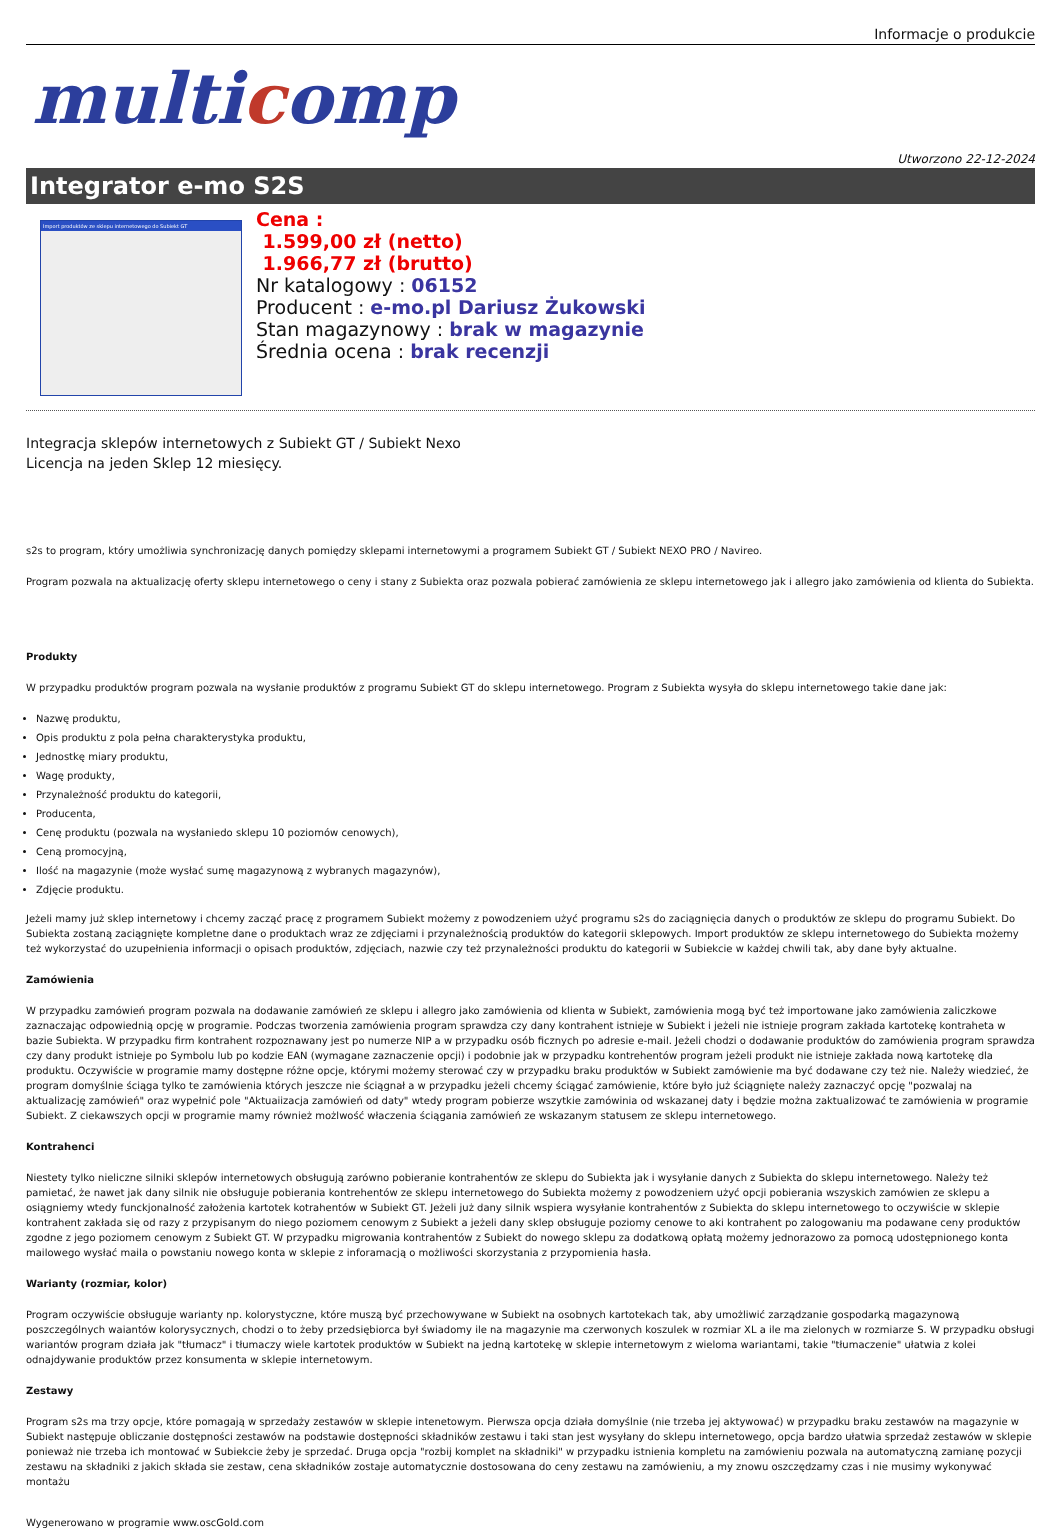Informacje o produkcie
multicomp
Utworzono 22-12-2024
Integrator e-mo S2S
Import produktów ze sklepu internetowego do Subiekt GT
Cena :
1.599,00 zł (netto)
1.966,77 zł (brutto)
Nr katalogowy : 06152
Producent : e-mo.pl Dariusz Żukowski
Stan magazynowy : brak w magazynie
Średnia ocena : brak recenzji
Integracja sklepów internetowych z Subiekt GT / Subiekt Nexo
Licencja na jeden Sklep 12 miesięcy.
s2s to program, który umożliwia synchronizację danych pomiędzy sklepami internetowymi a programem Subiekt GT / Subiekt NEXO PRO / Navireo.
Program pozwala na aktualizację oferty sklepu internetowego o ceny i stany z Subiekta oraz pozwala pobierać zamówienia ze sklepu internetowego jak i allegro jako zamówienia od klienta do Subiekta.
Produkty
W przypadku produktów program pozwala na wysłanie produktów z programu Subiekt GT do sklepu internetowego. Program z Subiekta wysyła do sklepu internetowego takie dane jak:
Nazwę produktu,
Opis produktu z pola pełna charakterystyka produktu,
Jednostkę miary produktu,
Wagę produkty,
Przynależność produktu do kategorii,
Producenta,
Cenę produktu (pozwala na wysłaniedo sklepu 10 poziomów cenowych),
Ceną promocyjną,
Ilość na magazynie (może wysłać sumę magazynową z wybranych magazynów),
Zdjęcie produktu.
Jeżeli mamy już sklep internetowy i chcemy zacząć pracę z programem Subiekt możemy z powodzeniem użyć programu s2s do zaciągnięcia danych o produktów ze sklepu do programu Subiekt. Do Subiekta zostaną zaciągnięte kompletne dane o produktach wraz ze zdjęciami i przynależnością produktów do kategorii sklepowych. Import produktów ze sklepu internetowego do Subiekta możemy też wykorzystać do uzupełnienia informacji o opisach produktów, zdjęciach, nazwie czy też przynależności produktu do kategorii w Subiekcie w każdej chwili tak, aby dane były aktualne.
Zamówienia
W przypadku zamówień program pozwala na dodawanie zamówień ze sklepu i allegro jako zamówienia od klienta w Subiekt, zamówienia mogą być też importowane jako zamówienia zaliczkowe zaznaczając odpowiednią opcję w programie. Podczas tworzenia zamówienia program sprawdza czy dany kontrahent istnieje w Subiekt i jeżeli nie istnieje program zakłada kartotekę kontraheta w bazie Subiekta. W przypadku firm kontrahent rozpoznawany jest po numerze NIP a w przypadku osób ficznych po adresie e-mail. Jeżeli chodzi o dodawanie produktów do zamówienia program sprawdza czy dany produkt istnieje po Symbolu lub po kodzie EAN (wymagane zaznaczenie opcji) i podobnie jak w przypadku kontrehentów program jeżeli produkt nie istnieje zakłada nową kartotekę dla produktu. Oczywiście w programie mamy dostępne różne opcje, którymi możemy sterować czy w przypadku braku produktów w Subiekt zamówienie ma być dodawane czy też nie. Należy wiedzieć, że program domyślnie ściąga tylko te zamówienia których jeszcze nie ściągnał a w przypadku jeżeli chcemy ściągać zamówienie, które było już ściągnięte należy zaznaczyć opcję "pozwalaj na aktualizację zamówień" oraz wypełnić pole "Aktuaiizacja zamówień od daty" wtedy program pobierze wszytkie zamówinia od wskazanej daty i będzie można zaktualizować te zamówienia w programie Subiekt. Z ciekawszych opcji w programie mamy również możlwość właczenia ściągania zamówień ze wskazanym statusem ze sklepu internetowego.
Kontrahenci
Niestety tylko nieliczne silniki sklepów internetowych obsługują zarówno pobieranie kontrahentów ze sklepu do Subiekta jak i wysyłanie danych z Subiekta do sklepu internetowego. Należy też pamietać, że nawet jak dany silnik nie obsługuje pobierania kontrehentów ze sklepu internetowego do Subiekta możemy z powodzeniem użyć opcji pobierania wszyskich zamówien ze sklepu a osiągniemy wtedy funckjonalność założenia kartotek kotrahentów w Subiekt GT. Jeżeli już dany silnik wspiera wysyłanie kontrahentów z Subiekta do sklepu internetowego to oczywiście w sklepie kontrahent zakłada się od razy z przypisanym do niego poziomem cenowym z Subiekt a jeżeli dany sklep obsługuje poziomy cenowe to aki kontrahent po zalogowaniu ma podawane ceny produktów zgodne z jego poziomem cenowym z Subiekt GT. W przypadku migrowania kontrahentów z Subiekt do nowego sklepu za dodatkową opłatą możemy jednorazowo za pomocą udostępnionego konta mailowego wysłać maila o powstaniu nowego konta w sklepie z inforamacją o możliwości skorzystania z przypomienia hasła.
Warianty (rozmiar, kolor)
Program oczywiście obsługuje warianty np. kolorystyczne, które muszą być przechowywane w Subiekt na osobnych kartotekach tak, aby umożliwić zarządzanie gospodarką magazynową poszczególnych waiantów kolorysycznych, chodzi o to żeby przedsiębiorca był świadomy ile na magazynie ma czerwonych koszulek w rozmiar XL a ile ma zielonych w rozmiarze S. W przypadku obsługi wariantów program działa jak "tłumacz" i tłumaczy wiele kartotek produktów w Subiekt na jedną kartotekę w sklepie internetowym z wieloma wariantami, takie "tłumaczenie" ułatwia z kolei odnajdywanie produktów przez konsumenta w sklepie internetowym.
Zestawy
Program s2s ma trzy opcje, które pomagają w sprzedaży zestawów w sklepie intenetowym. Pierwsza opcja działa domyślnie (nie trzeba jej aktywować) w przypadku braku zestawów na magazynie w Subiekt następuje obliczanie dostępności zestawów na podstawie dostępności składników zestawu i taki stan jest wysyłany do sklepu internetowego, opcja bardzo ułatwia sprzedaż zestawów w sklepie ponieważ nie trzeba ich montować w Subiekcie żeby je sprzedać. Druga opcja "rozbij komplet na składniki" w przypadku istnienia kompletu na zamówieniu pozwala na automatyczną zamianę pozycji zestawu na składniki z jakich składa sie zestaw, cena składników zostaje automatycznie dostosowana do ceny zestawu na zamówieniu, a my znowu oszczędzamy czas i nie musimy wykonywać montażu
Wygenerowano w programie www.oscGold.com